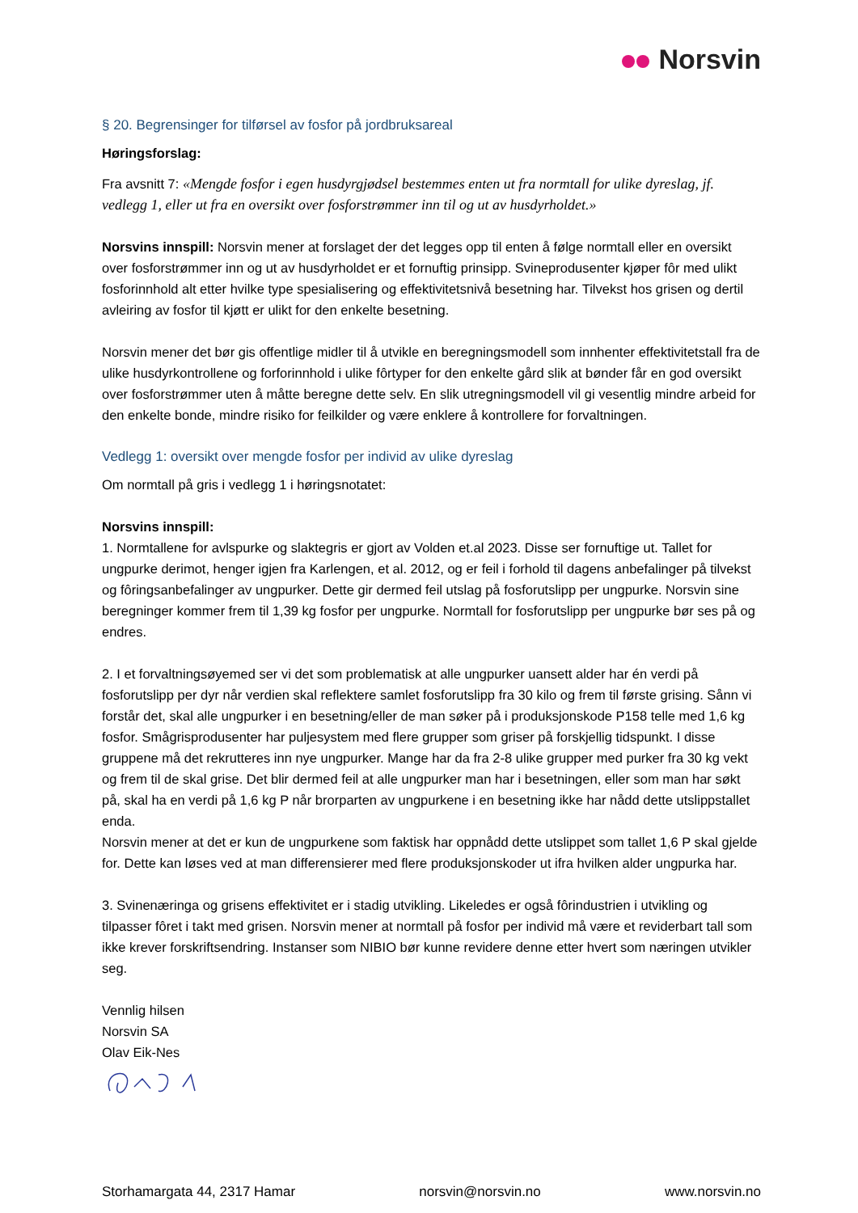Norsvin
§ 20. Begrensinger for tilførsel av fosfor på jordbruksareal
Høringsforslag:
Fra avsnitt 7: «Mengde fosfor i egen husdyrgjødsel bestemmes enten ut fra normtall for ulike dyreslag, jf. vedlegg 1, eller ut fra en oversikt over fosforstrømmer inn til og ut av husdyrholdet.»
Norsvins innspill: Norsvin mener at forslaget der det legges opp til enten å følge normtall eller en oversikt over fosforstrømmer inn og ut av husdyrholdet er et fornuftig prinsipp. Svineprodusenter kjøper fôr med ulikt fosforinnhold alt etter hvilke type spesialisering og effektivitetsnivå besetning har. Tilvekst hos grisen og dertil avleiring av fosfor til kjøtt er ulikt for den enkelte besetning.
Norsvin mener det bør gis offentlige midler til å utvikle en beregningsmodell som innhenter effektivitetstall fra de ulike husdyrkontrollene og forforinnhold i ulike fôrtyper for den enkelte gård slik at bønder får en god oversikt over fosforstrømmer uten å måtte beregne dette selv. En slik utregningsmodell vil gi vesentlig mindre arbeid for den enkelte bonde, mindre risiko for feilkilder og være enklere å kontrollere for forvaltningen.
Vedlegg 1: oversikt over mengde fosfor per individ av ulike dyreslag
Om normtall på gris i vedlegg 1 i høringsnotatet:
Norsvins innspill:
1. Normtallene for avlspurke og slaktegris er gjort av Volden et.al 2023. Disse ser fornuftige ut. Tallet for ungpurke derimot, henger igjen fra Karlengen, et al. 2012, og er feil i forhold til dagens anbefalinger på tilvekst og fôringsanbefalinger av ungpurker. Dette gir dermed feil utslag på fosforutslipp per ungpurke. Norsvin sine beregninger kommer frem til 1,39 kg fosfor per ungpurke. Normtall for fosforutslipp per ungpurke bør ses på og endres.
2. I et forvaltningsøyemed ser vi det som problematisk at alle ungpurker uansett alder har én verdi på fosforutslipp per dyr når verdien skal reflektere samlet fosforutslipp fra 30 kilo og frem til første grising. Sånn vi forstår det, skal alle ungpurker i en besetning/eller de man søker på i produksjonskode P158 telle med 1,6 kg fosfor. Smågrisprodusenter har puljesystem med flere grupper som griser på forskjellig tidspunkt. I disse gruppene må det rekrutteres inn nye ungpurker. Mange har da fra 2-8 ulike grupper med purker fra 30 kg vekt og frem til de skal grise. Det blir dermed feil at alle ungpurker man har i besetningen, eller som man har søkt på, skal ha en verdi på 1,6 kg P når brorparten av ungpurkene i en besetning ikke har nådd dette utslippstallet enda.
Norsvin mener at det er kun de ungpurkene som faktisk har oppnådd dette utslippet som tallet 1,6 P skal gjelde for. Dette kan løses ved at man differensierer med flere produksjonskoder ut ifra hvilken alder ungpurka har.
3. Svinenæringa og grisens effektivitet er i stadig utvikling. Likeledes er også fôrindustrien i utvikling og tilpasser fôret i takt med grisen. Norsvin mener at normtall på fosfor per individ må være et reviderbart tall som ikke krever forskriftsendring. Instanser som NIBIO bør kunne revidere denne etter hvert som næringen utvikler seg.
Vennlig hilsen
Norsvin SA
Olav Eik-Nes
Storhamargata 44, 2317 Hamar norsvin@norsvin.no www.norsvin.no